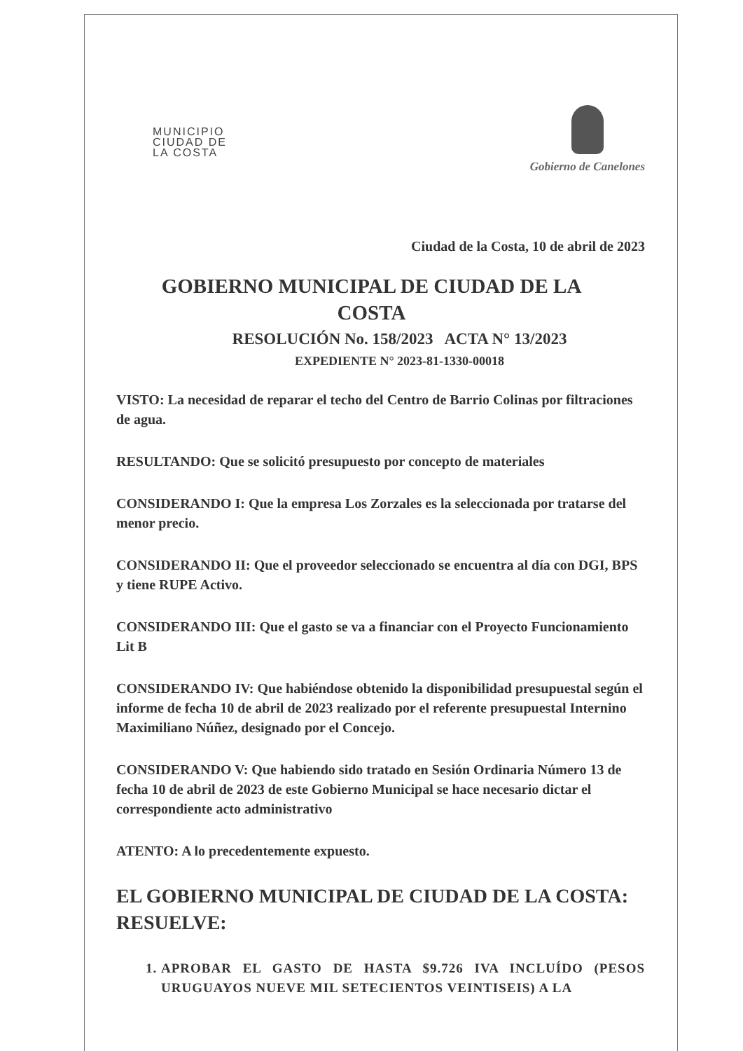MUNICIPIO
CIUDAD DE
LA COSTA
Gobierno de Canelones
Ciudad de la Costa, 10 de abril de 2023
GOBIERNO MUNICIPAL DE CIUDAD DE LA COSTA
RESOLUCIÓN No. 158/2023 ACTA N° 13/2023
EXPEDIENTE N° 2023-81-1330-00018
VISTO: La necesidad de reparar el techo del Centro de Barrio Colinas por filtraciones de agua.
RESULTANDO: Que se solicitó presupuesto por concepto de materiales
CONSIDERANDO I: Que la empresa Los Zorzales es la seleccionada por tratarse del menor precio.
CONSIDERANDO II: Que el proveedor seleccionado se encuentra al día con DGI, BPS y tiene RUPE Activo.
CONSIDERANDO III: Que el gasto se va a financiar con el Proyecto Funcionamiento Lit B
CONSIDERANDO IV: Que habiéndose obtenido la disponibilidad presupuestal según el informe de fecha 10 de abril de 2023 realizado por el referente presupuestal Internino Maximiliano Núñez, designado por el Concejo.
CONSIDERANDO V: Que habiendo sido tratado en Sesión Ordinaria Número 13 de fecha 10 de abril de 2023 de este Gobierno Municipal se hace necesario dictar el correspondiente acto administrativo
ATENTO: A lo precedentemente expuesto.
EL GOBIERNO MUNICIPAL DE CIUDAD DE LA COSTA:
RESUELVE:
1. APROBAR EL GASTO DE HASTA $9.726 IVA INCLUÍDO (PESOS URUGUAYOS NUEVE MIL SETECIENTOS VEINTISEIS) A LA